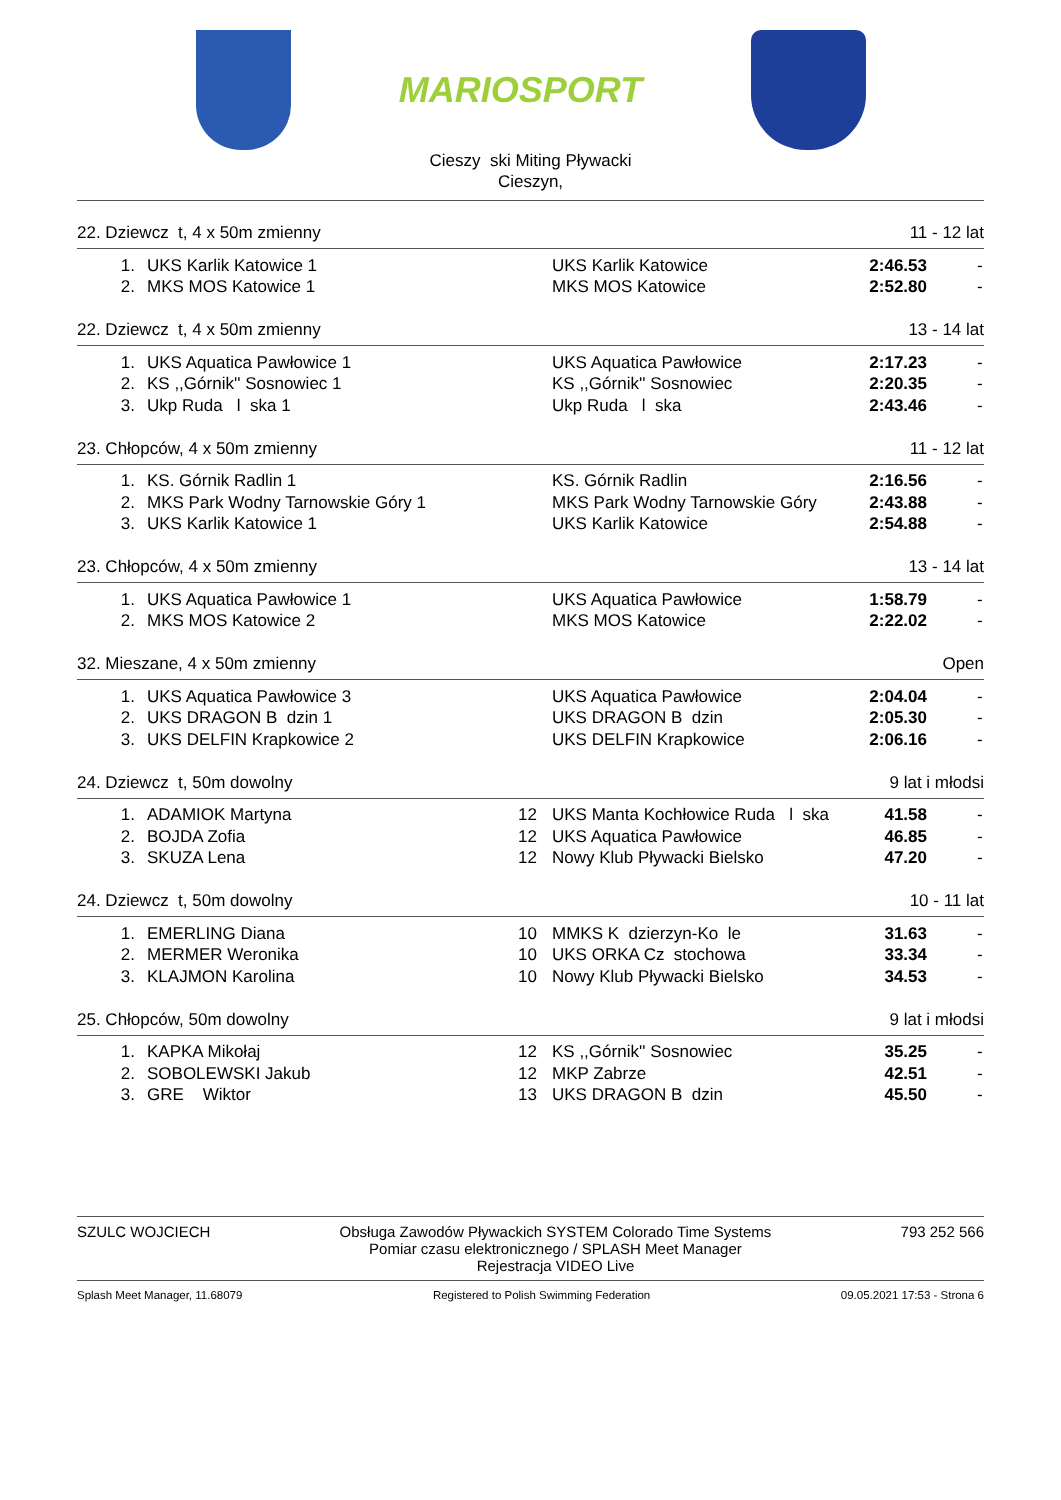MARIOSPORT
Cieszy ski Miting Pływacki
Cieszyn,
22. Dziewcz t, 4 x 50m zmienny 11 - 12 lat
| 1. | UKS Karlik Katowice 1 | | UKS Karlik Katowice | 2:46.53 | - |
| 2. | MKS MOS Katowice 1 | | MKS MOS Katowice | 2:52.80 | - |
22. Dziewcz t, 4 x 50m zmienny 13 - 14 lat
| 1. | UKS Aquatica Pawłowice 1 | | UKS Aquatica Pawłowice | 2:17.23 | - |
| 2. | KS ,,Górnik'' Sosnowiec 1 | | KS ,,Górnik'' Sosnowiec | 2:20.35 | - |
| 3. | Ukp Ruda l ska 1 | | Ukp Ruda l ska | 2:43.46 | - |
23. Chłopców, 4 x 50m zmienny 11 - 12 lat
| 1. | KS. Górnik Radlin 1 | | KS. Górnik Radlin | 2:16.56 | - |
| 2. | MKS Park Wodny Tarnowskie Góry 1 | | MKS Park Wodny Tarnowskie Góry | 2:43.88 | - |
| 3. | UKS Karlik Katowice 1 | | UKS Karlik Katowice | 2:54.88 | - |
23. Chłopców, 4 x 50m zmienny 13 - 14 lat
| 1. | UKS Aquatica Pawłowice 1 | | UKS Aquatica Pawłowice | 1:58.79 | - |
| 2. | MKS MOS Katowice 2 | | MKS MOS Katowice | 2:22.02 | - |
32. Mieszane, 4 x 50m zmienny Open
| 1. | UKS Aquatica Pawłowice 3 | | UKS Aquatica Pawłowice | 2:04.04 | - |
| 2. | UKS DRAGON B dzin 1 | | UKS DRAGON B dzin | 2:05.30 | - |
| 3. | UKS DELFIN Krapkowice 2 | | UKS DELFIN Krapkowice | 2:06.16 | - |
24. Dziewcz t, 50m dowolny 9 lat i młodsi
| 1. | ADAMIOK Martyna | 12 | UKS Manta Kochłowice Ruda l ska | 41.58 | - |
| 2. | BOJDA Zofia | 12 | UKS Aquatica Pawłowice | 46.85 | - |
| 3. | SKUZA Lena | 12 | Nowy Klub Pływacki Bielsko | 47.20 | - |
24. Dziewcz t, 50m dowolny 10 - 11 lat
| 1. | EMERLING Diana | 10 | MMKS K dzierzyn-Ko le | 31.63 | - |
| 2. | MERMER Weronika | 10 | UKS ORKA Cz stochowa | 33.34 | - |
| 3. | KLAJMON Karolina | 10 | Nowy Klub Pływacki Bielsko | 34.53 | - |
25. Chłopców, 50m dowolny 9 lat i młodsi
| 1. | KAPKA Mikołaj | 12 | KS ,,Górnik'' Sosnowiec | 35.25 | - |
| 2. | SOBOLEWSKI Jakub | 12 | MKP Zabrze | 42.51 | - |
| 3. | GRE Wiktor | 13 | UKS DRAGON B dzin | 45.50 | - |
SZULC WOJCIECH Obsługa Zawodów Pływackich SYSTEM Colorado Time Systems
Pomiar czasu elektronicznego / SPLASH Meet Manager
Rejestracja VIDEO Live
793 252 566
Splash Meet Manager, 11.68079 Registered to Polish Swimming Federation 09.05.2021 17:53 - Strona 6